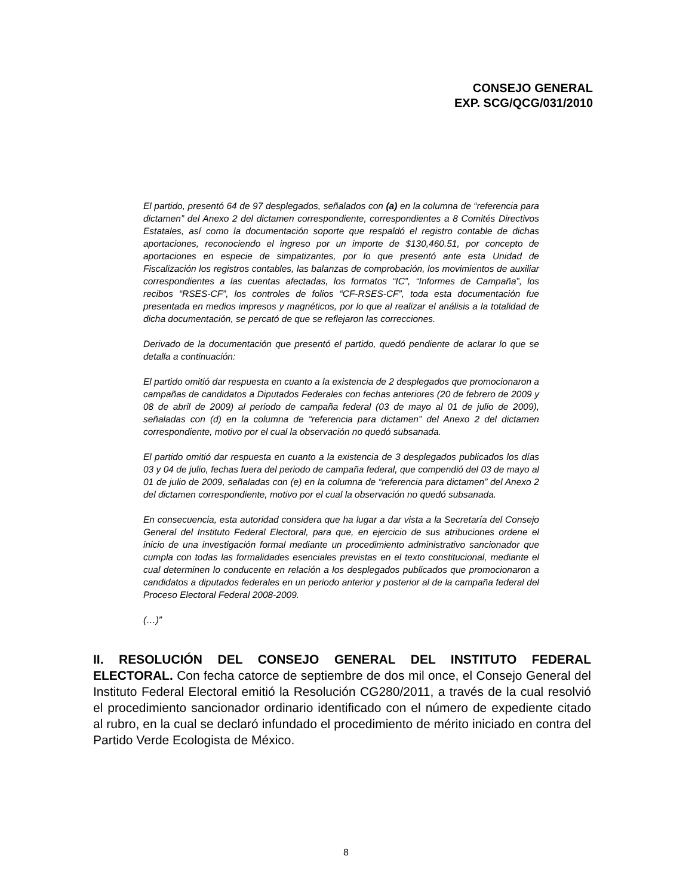CONSEJO GENERAL
EXP. SCG/QCG/031/2010
El partido, presentó 64 de 97 desplegados, señalados con (a) en la columna de “referencia para dictamen” del Anexo 2 del dictamen correspondiente, correspondientes a 8 Comités Directivos Estatales, así como la documentación soporte que respaldó el registro contable de dichas aportaciones, reconociendo el ingreso por un importe de $130,460.51, por concepto de aportaciones en especie de simpatizantes, por lo que presentó ante esta Unidad de Fiscalización los registros contables, las balanzas de comprobación, los movimientos de auxiliar correspondientes a las cuentas afectadas, los formatos “IC”, “Informes de Campaña”, los recibos “RSES-CF”, los controles de folios “CF-RSES-CF”, toda esta documentación fue presentada en medios impresos y magnéticos, por lo que al realizar el análisis a la totalidad de dicha documentación, se percató de que se reflejaron las correcciones.
Derivado de la documentación que presentó el partido, quedó pendiente de aclarar lo que se detalla a continuación:
El partido omitió dar respuesta en cuanto a la existencia de 2 desplegados que promocionaron a campañas de candidatos a Diputados Federales con fechas anteriores (20 de febrero de 2009 y 08 de abril de 2009) al periodo de campaña federal (03 de mayo al 01 de julio de 2009), señaladas con (d) en la columna de “referencia para dictamen” del Anexo 2 del dictamen correspondiente, motivo por el cual la observación no quedó subsanada.
El partido omitió dar respuesta en cuanto a la existencia de 3 desplegados publicados los días 03 y 04 de julio, fechas fuera del periodo de campaña federal, que compendió del 03 de mayo al 01 de julio de 2009, señaladas con (e) en la columna de “referencia para dictamen” del Anexo 2 del dictamen correspondiente, motivo por el cual la observación no quedó subsanada.
En consecuencia, esta autoridad considera que ha lugar a dar vista a la Secretaría del Consejo General del Instituto Federal Electoral, para que, en ejercicio de sus atribuciones ordene el inicio de una investigación formal mediante un procedimiento administrativo sancionador que cumpla con todas las formalidades esenciales previstas en el texto constitucional, mediante el cual determinen lo conducente en relación a los desplegados publicados que promocionaron a candidatos a diputados federales en un periodo anterior y posterior al de la campaña federal del Proceso Electoral Federal 2008-2009.
(…)”
II. RESOLUCIÓN DEL CONSEJO GENERAL DEL INSTITUTO FEDERAL ELECTORAL. Con fecha catorce de septiembre de dos mil once, el Consejo General del Instituto Federal Electoral emitió la Resolución CG280/2011, a través de la cual resolvió el procedimiento sancionador ordinario identificado con el número de expediente citado al rubro, en la cual se declaró infundado el procedimiento de mérito iniciado en contra del Partido Verde Ecologista de México.
8